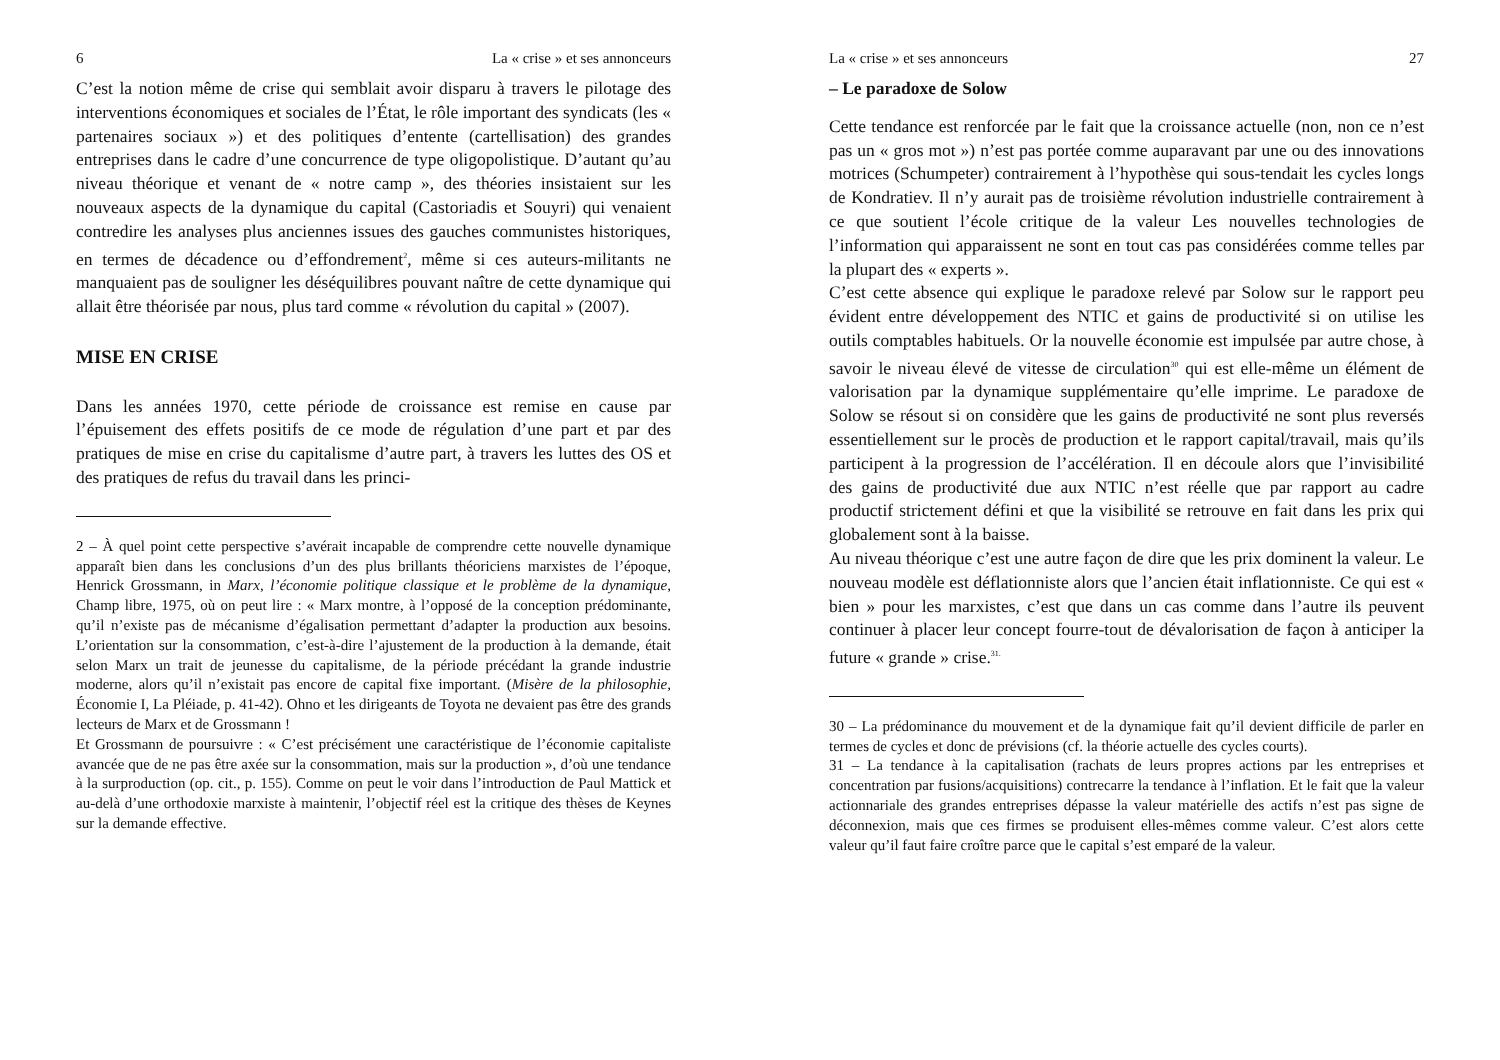6 La « crise » et ses annonceurs
C’est la notion même de crise qui semblait avoir disparu à travers le pilotage des interventions économiques et sociales de l’État, le rôle important des syndicats (les « partenaires sociaux ») et des politiques d’entente (cartellisation) des grandes entreprises dans le cadre d’une concurrence de type oligopolistique. D’autant qu’au niveau théorique et venant de « notre camp », des théories insistaient sur les nouveaux aspects de la dynamique du capital (Castoriadis et Souyri) qui venaient contredire les analyses plus anciennes issues des gauches communistes historiques, en termes de décadence ou d’effondrement<sup>2</sup>, même si ces auteurs-militants ne manquaient pas de souligner les déséquilibres pouvant naître de cette dynamique qui allait être théorisée par nous, plus tard comme « révolution du capital » (2007).
MISE EN CRISE
Dans les années 1970, cette période de croissance est remise en cause par l’épuisement des effets positifs de ce mode de régulation d’une part et par des pratiques de mise en crise du capitalisme d’autre part, à travers les luttes des OS et des pratiques de refus du travail dans les princi-
2 – À quel point cette perspective s’avérait incapable de comprendre cette nouvelle dynamique apparaît bien dans les conclusions d’un des plus brillants théoriciens marxistes de l’époque, Henrick Grossmann, in Marx, l’économie politique classique et le problème de la dynamique, Champ libre, 1975, où on peut lire : « Marx montre, à l’opposé de la conception prédominante, qu’il n’existe pas de mécanisme d’égalisation permettant d’adapter la production aux besoins. L’orientation sur la consommation, c’est-à-dire l’ajustement de la production à la demande, était selon Marx un trait de jeunesse du capitalisme, de la période précédant la grande industrie moderne, alors qu’il n’existait pas encore de capital fixe important. (Misère de la philosophie, Économie I, La Pléiade, p. 41-42). Ohno et les dirigeants de Toyota ne devaient pas être des grands lecteurs de Marx et de Grossmann !
Et Grossmann de poursuivre : « C’est précisément une caractéristique de l’économie capitaliste avancée que de ne pas être axée sur la consommation, mais sur la production », d’où une tendance à la surproduction (op. cit., p. 155). Comme on peut le voir dans l’introduction de Paul Mattick et au-delà d’une orthodoxie marxiste à maintenir, l’objectif réel est la critique des thèses de Keynes sur la demande effective.
La « crise » et ses annonceurs 27
– Le paradoxe de Solow
Cette tendance est renforcée par le fait que la croissance actuelle (non, non ce n’est pas un « gros mot ») n’est pas portée comme auparavant par une ou des innovations motrices (Schumpeter) contrairement à l’hypothèse qui sous-tendait les cycles longs de Kondratiev. Il n’y aurait pas de troisième révolution industrielle contrairement à ce que soutient l’école critique de la valeur Les nouvelles technologies de l’information qui apparaissent ne sont en tout cas pas considérées comme telles par la plupart des « experts ».
C’est cette absence qui explique le paradoxe relevé par Solow sur le rapport peu évident entre développement des NTIC et gains de productivité si on utilise les outils comptables habituels. Or la nouvelle économie est impulsée par autre chose, à savoir le niveau élevé de vitesse de circulation<sup>30</sup> qui est elle-même un élément de valorisation par la dynamique supplémentaire qu’elle imprime. Le paradoxe de Solow se résout si on considère que les gains de productivité ne sont plus reversés essentiellement sur le procès de production et le rapport capital/travail, mais qu’ils participent à la progression de l’accélération. Il en découle alors que l’invisibilité des gains de productivité due aux NTIC n’est réelle que par rapport au cadre productif strictement défini et que la visibilité se retrouve en fait dans les prix qui globalement sont à la baisse.
Au niveau théorique c’est une autre façon de dire que les prix dominent la valeur. Le nouveau modèle est déflationniste alors que l’ancien était inflationniste. Ce qui est « bien » pour les marxistes, c’est que dans un cas comme dans l’autre ils peuvent continuer à placer leur concept fourre-tout de dévalorisation de façon à anticiper la future « grande » crise.<sup>31.</sup>
30 – La prédominance du mouvement et de la dynamique fait qu’il devient difficile de parler en termes de cycles et donc de prévisions (cf. la théorie actuelle des cycles courts).
31 – La tendance à la capitalisation (rachats de leurs propres actions par les entreprises et concentration par fusions/acquisitions) contrecarre la tendance à l’inflation. Et le fait que la valeur actionnariale des grandes entreprises dépasse la valeur matérielle des actifs n’est pas signe de déconnexion, mais que ces firmes se produisent elles-mêmes comme valeur. C’est alors cette valeur qu’il faut faire croître parce que le capital s’est emparé de la valeur.